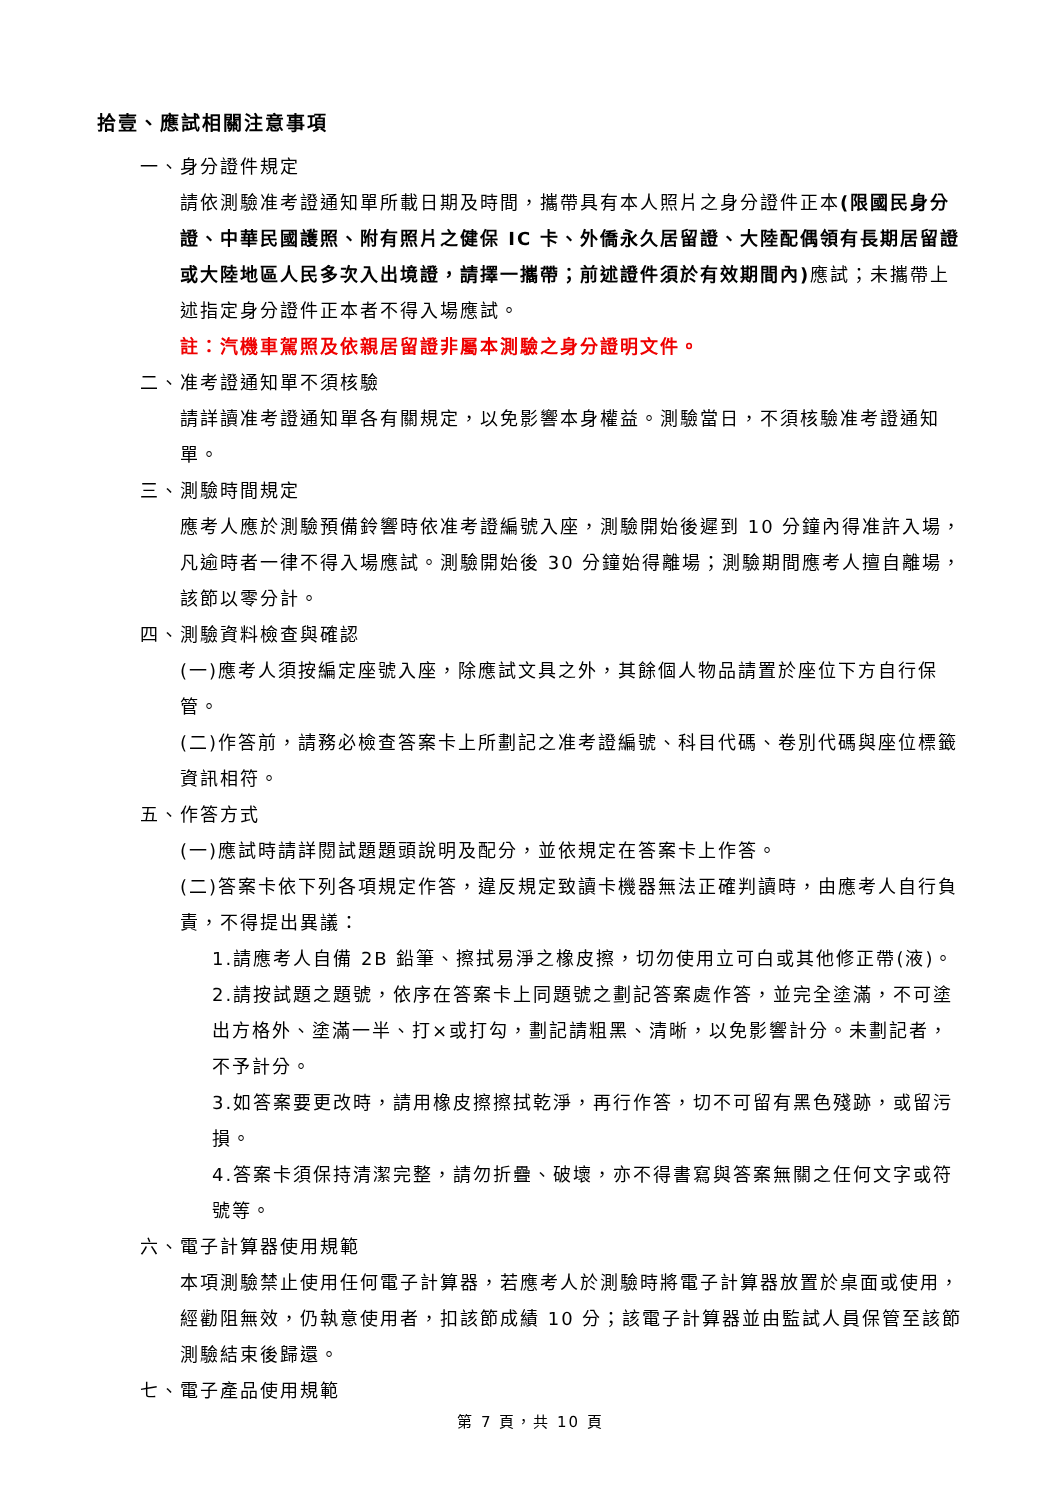拾壹、應試相關注意事項
一、身分證件規定
請依測驗准考證通知單所載日期及時間，攜帶具有本人照片之身分證件正本(限國民身分證、中華民國護照、附有照片之健保 IC 卡、外僑永久居留證、大陸配偶領有長期居留證或大陸地區人民多次入出境證，請擇一攜帶；前述證件須於有效期間內) 應試；未攜帶上述指定身分證件正本者不得入場應試。
註：汽機車駕照及依親居留證非屬本測驗之身分證明文件。
二、准考證通知單不須核驗
請詳讀准考證通知單各有關規定，以免影響本身權益。測驗當日，不須核驗准考證通知單。
三、測驗時間規定
應考人應於測驗預備鈴響時依准考證編號入座，測驗開始後遲到 10 分鐘內得准許入場，凡逾時者一律不得入場應試。測驗開始後 30 分鐘始得離場；測驗期間應考人擅自離場，該節以零分計。
四、測驗資料檢查與確認
(一)應考人須按編定座號入座，除應試文具之外，其餘個人物品請置於座位下方自行保管。
(二)作答前，請務必檢查答案卡上所劃記之准考證編號、科目代碼、卷別代碼與座位標籤資訊相符。
五、作答方式
(一)應試時請詳閱試題題頭說明及配分，並依規定在答案卡上作答。
(二)答案卡依下列各項規定作答，違反規定致讀卡機器無法正確判讀時，由應考人自行負責，不得提出異議：
1.請應考人自備 2B 鉛筆、擦拭易淨之橡皮擦，切勿使用立可白或其他修正帶(液)。
2.請按試題之題號，依序在答案卡上同題號之劃記答案處作答，並完全塗滿，不可塗出方格外、塗滿一半、打×或打勾，劃記請粗黑、清晰，以免影響計分。未劃記者，不予計分。
3.如答案要更改時，請用橡皮擦擦拭乾淨，再行作答，切不可留有黑色殘跡，或留污損。
4.答案卡須保持清潔完整，請勿折疊、破壞，亦不得書寫與答案無關之任何文字或符號等。
六、電子計算器使用規範
本項測驗禁止使用任何電子計算器，若應考人於測驗時將電子計算器放置於桌面或使用，經勸阻無效，仍執意使用者，扣該節成績 10 分；該電子計算器並由監試人員保管至該節測驗結束後歸還。
七、電子產品使用規範
第 7 頁，共 10 頁